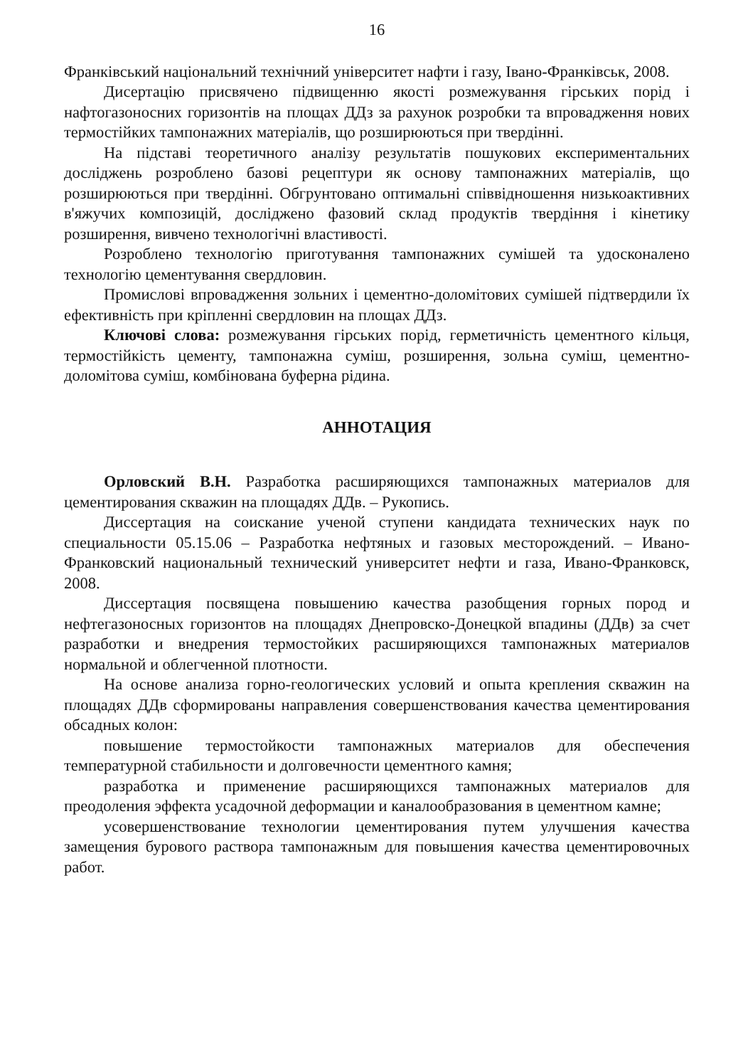16
Франківський національний технічний університет нафти і газу, Івано-Франківськ, 2008.
Дисертацію присвячено підвищенню якості розмежування гірських порід і нафтогазоносних горизонтів на площах ДДз за рахунок розробки та впровадження нових термостійких тампонажних матеріалів, що розширюються при твердінні.
На підставі теоретичного аналізу результатів пошукових експериментальних досліджень розроблено базові рецептури як основу тампонажних матеріалів, що розширюються при твердінні. Обгрунтовано оптимальні співвідношення низькоактивних в'яжучих композицій, досліджено фазовий склад продуктів твердіння і кінетику розширення, вивчено технологічні властивості.
Розроблено технологію приготування тампонажних сумішей та удосконалено технологію цементування свердловин.
Промислові впровадження зольних і цементно-доломітових сумішей підтвердили їх ефективність при кріпленні свердловин на площах ДДз.
Ключові слова: розмежування гірських порід, герметичність цементного кільця, термостійкість цементу, тампонажна суміш, розширення, зольна суміш, цементно-доломітова суміш, комбінована буферна рідина.
АННОТАЦИЯ
Орловский В.Н. Разработка расширяющихся тампонажных материалов для цементирования скважин на площадях ДДв. – Рукопись.
Диссертация на соискание ученой ступени кандидата технических наук по специальности 05.15.06 – Разработка нефтяных и газовых месторождений. – Ивано-Франковский национальный технический университет нефти и газа, Ивано-Франковск, 2008.
Диссертация посвящена повышению качества разобщения горных пород и нефтегазоносных горизонтов на площадях Днепровско-Донецкой впадины (ДДв) за счет разработки и внедрения термостойких расширяющихся тампонажных материалов нормальной и облегченной плотности.
На основе анализа горно-геологических условий и опыта крепления скважин на площадях ДДв сформированы направления совершенствования качества цементирования обсадных колон:
повышение термостойкости тампонажных материалов для обеспечения температурной стабильности и долговечности цементного камня;
разработка и применение расширяющихся тампонажных материалов для преодоления эффекта усадочной деформации и каналообразования в цементном камне;
усовершенствование технологии цементирования путем улучшения качества замещения бурового раствора тампонажным для повышения качества цементировочных работ.